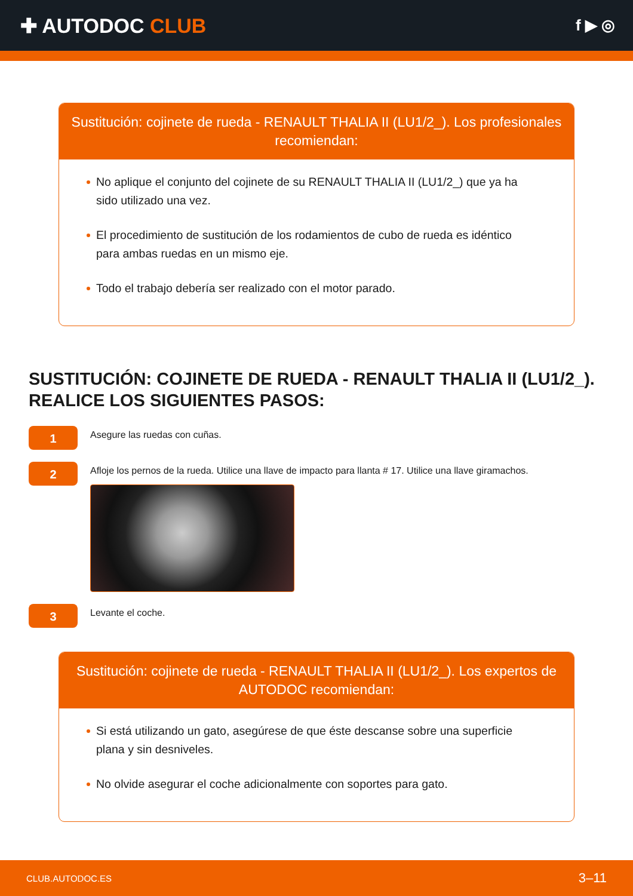✚ AUTODOC CLUB
f ▶ ◎
Sustitución: cojinete de rueda - RENAULT THALIA II (LU1/2_). Los profesionales recomiendan:
No aplique el conjunto del cojinete de su RENAULT THALIA II (LU1/2_) que ya ha sido utilizado una vez.
El procedimiento de sustitución de los rodamientos de cubo de rueda es idéntico para ambas ruedas en un mismo eje.
Todo el trabajo debería ser realizado con el motor parado.
SUSTITUCIÓN: COJINETE DE RUEDA - RENAULT THALIA II (LU1/2_). REALICE LOS SIGUIENTES PASOS:
1
Asegure las ruedas con cuñas.
2
Afloje los pernos de la rueda. Utilice una llave de impacto para llanta # 17. Utilice una llave giramachos.
3
Levante el coche.
Sustitución: cojinete de rueda - RENAULT THALIA II (LU1/2_). Los expertos de AUTODOC recomiendan:
Si está utilizando un gato, asegúrese de que éste descanse sobre una superficie plana y sin desniveles.
No olvide asegurar el coche adicionalmente con soportes para gato.
CLUB.AUTODOC.ES 3–11